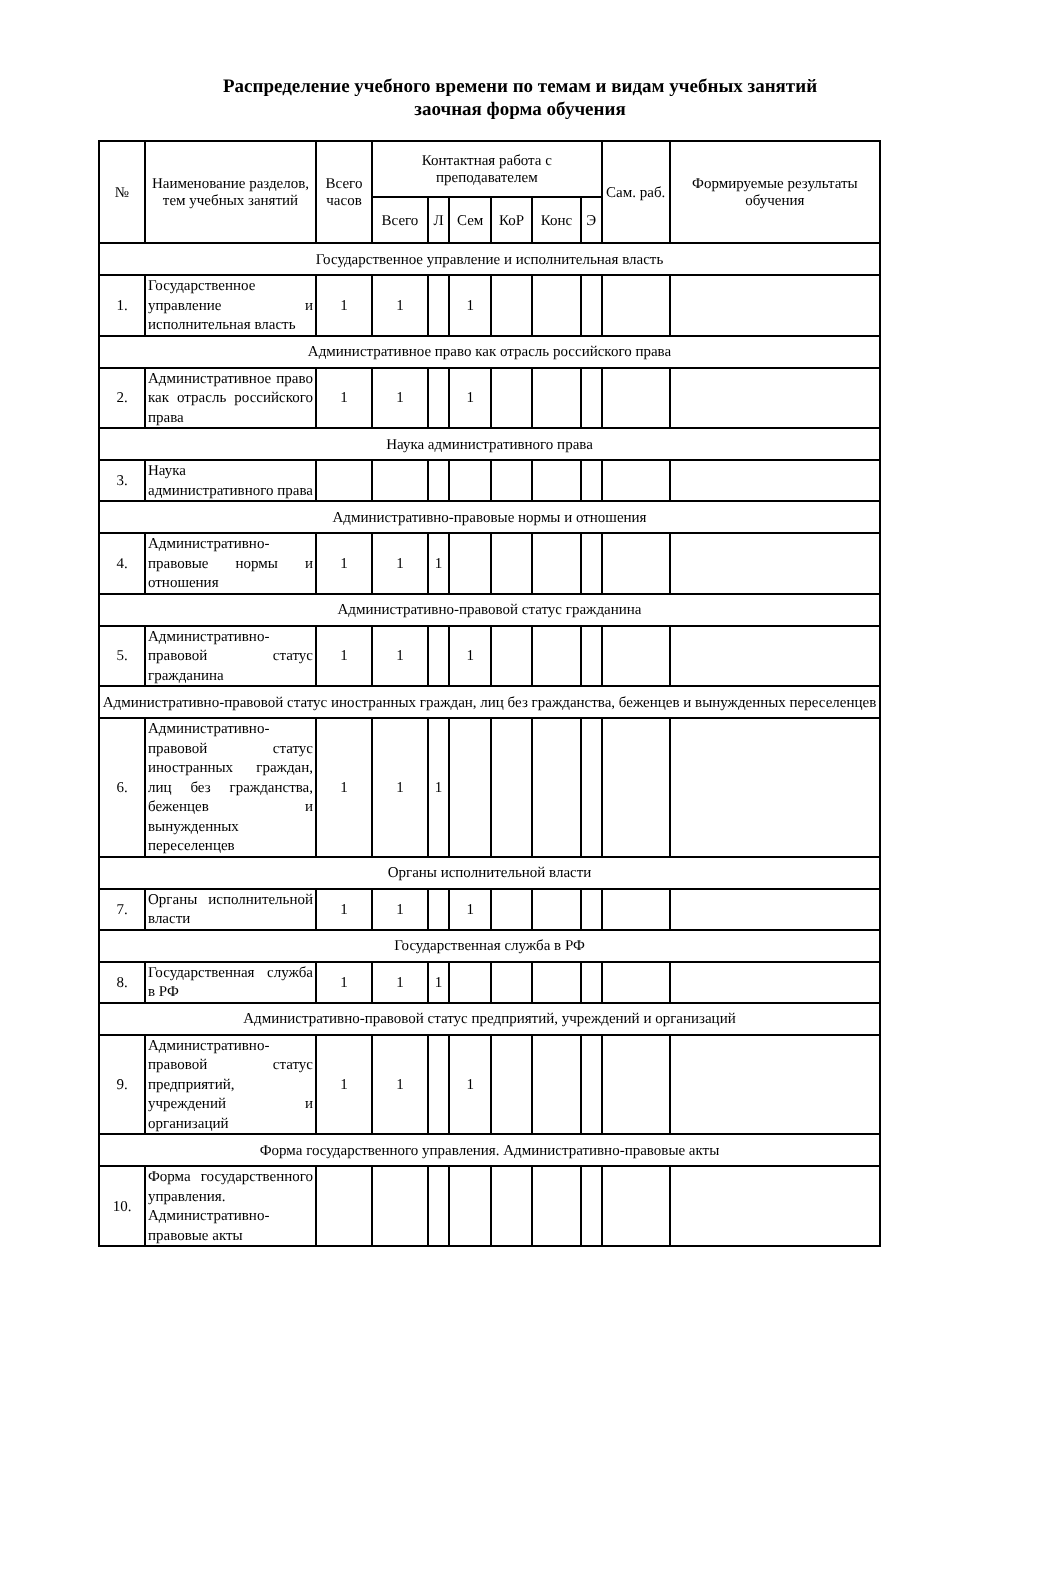Распределение учебного времени по темам и видам учебных занятий
заочная форма обучения
| № | Наименование разделов, тем учебных занятий | Всего часов | Контактная работа с преподавателем | | | | | | Сам. раб. | Формируемые результаты обучения |
| --- | --- | --- | --- | --- | --- | --- | --- | --- | --- | --- |
| | | | Всего | Л | Сем | КоР | Конс | Э | | |
| Государственное управление и исполнительная власть | | | | | | | | | | |
| 1. | Государственное управление и исполнительная власть | 1 | 1 | | 1 | | | | | |
| Административное право как отрасль российского права | | | | | | | | | | |
| 2. | Административное право как отрасль российского права | 1 | 1 | | 1 | | | | | |
| Наука административного права | | | | | | | | | | |
| 3. | Наука административного права | | | | | | | | | |
| Административно-правовые нормы и отношения | | | | | | | | | | |
| 4. | Административно-правовые нормы и отношения | 1 | 1 | 1 | | | | | | |
| Административно-правовой статус гражданина | | | | | | | | | | |
| 5. | Административно-правовой статус гражданина | 1 | 1 | | 1 | | | | | |
| Административно-правовой статус иностранных граждан, лиц без гражданства, беженцев и вынужденных переселенцев | | | | | | | | | | |
| 6. | Административно-правовой статус иностранных граждан, лиц без гражданства, беженцев и вынужденных переселенцев | 1 | 1 | 1 | | | | | | |
| Органы исполнительной власти | | | | | | | | | | |
| 7. | Органы исполнительной власти | 1 | 1 | | 1 | | | | | |
| Государственная служба в РФ | | | | | | | | | | |
| 8. | Государственная служба в РФ | 1 | 1 | 1 | | | | | | |
| Административно-правовой статус предприятий, учреждений и организаций | | | | | | | | | | |
| 9. | Административно-правовой статус предприятий, учреждений и организаций | 1 | 1 | | 1 | | | | | |
| Форма государственного управления. Административно-правовые акты | | | | | | | | | | |
| 10. | Форма государственного управления. Административно-правовые акты | | | | | | | | | |